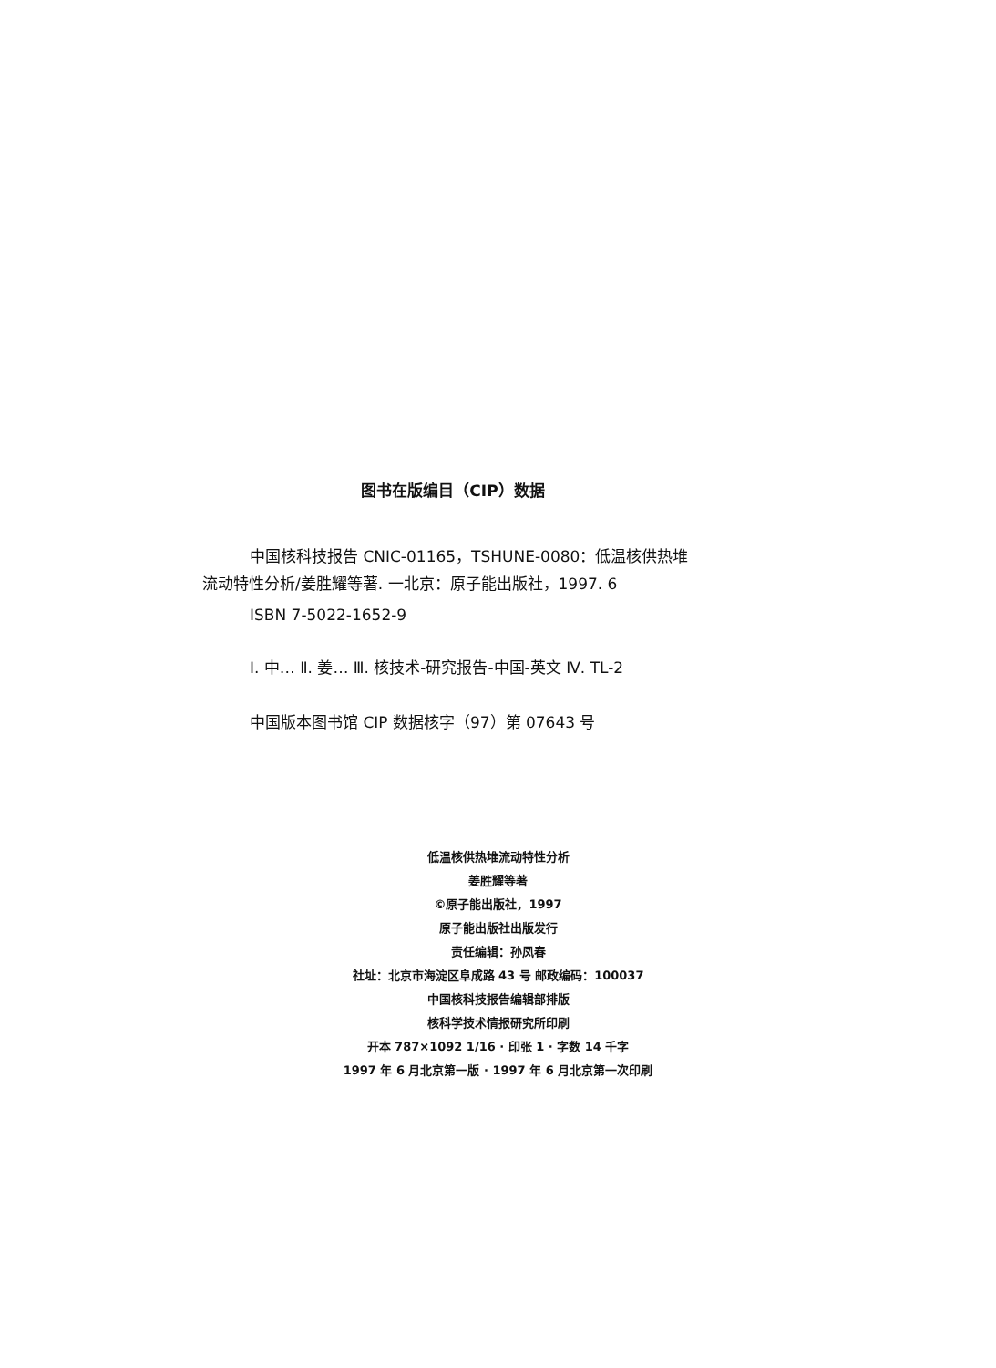图书在版编目（CIP）数据
中国核科技报告 CNIC-01165，TSHUNE-0080：低温核供热堆流动特性分析/姜胜耀等著. 一北京：原子能出版社，1997. 6
ISBN 7-5022-1652-9
Ⅰ. 中… Ⅱ. 姜… Ⅲ. 核技术-研究报告-中国-英文 Ⅳ. TL-2
中国版本图书馆 CIP 数据核字（97）第 07643 号
低温核供热堆流动特性分析
姜胜耀等著
©原子能出版社，1997
原子能出版社出版发行
责任编辑：孙凤春
社址：北京市海淀区阜成路 43 号 邮政编码：100037
中国核科技报告编辑部排版
核科学技术情报研究所印刷
开本 787×1092 1/16 · 印张 1 · 字数 14 千字
1997 年 6 月北京第一版 · 1997 年 6 月北京第一次印刷